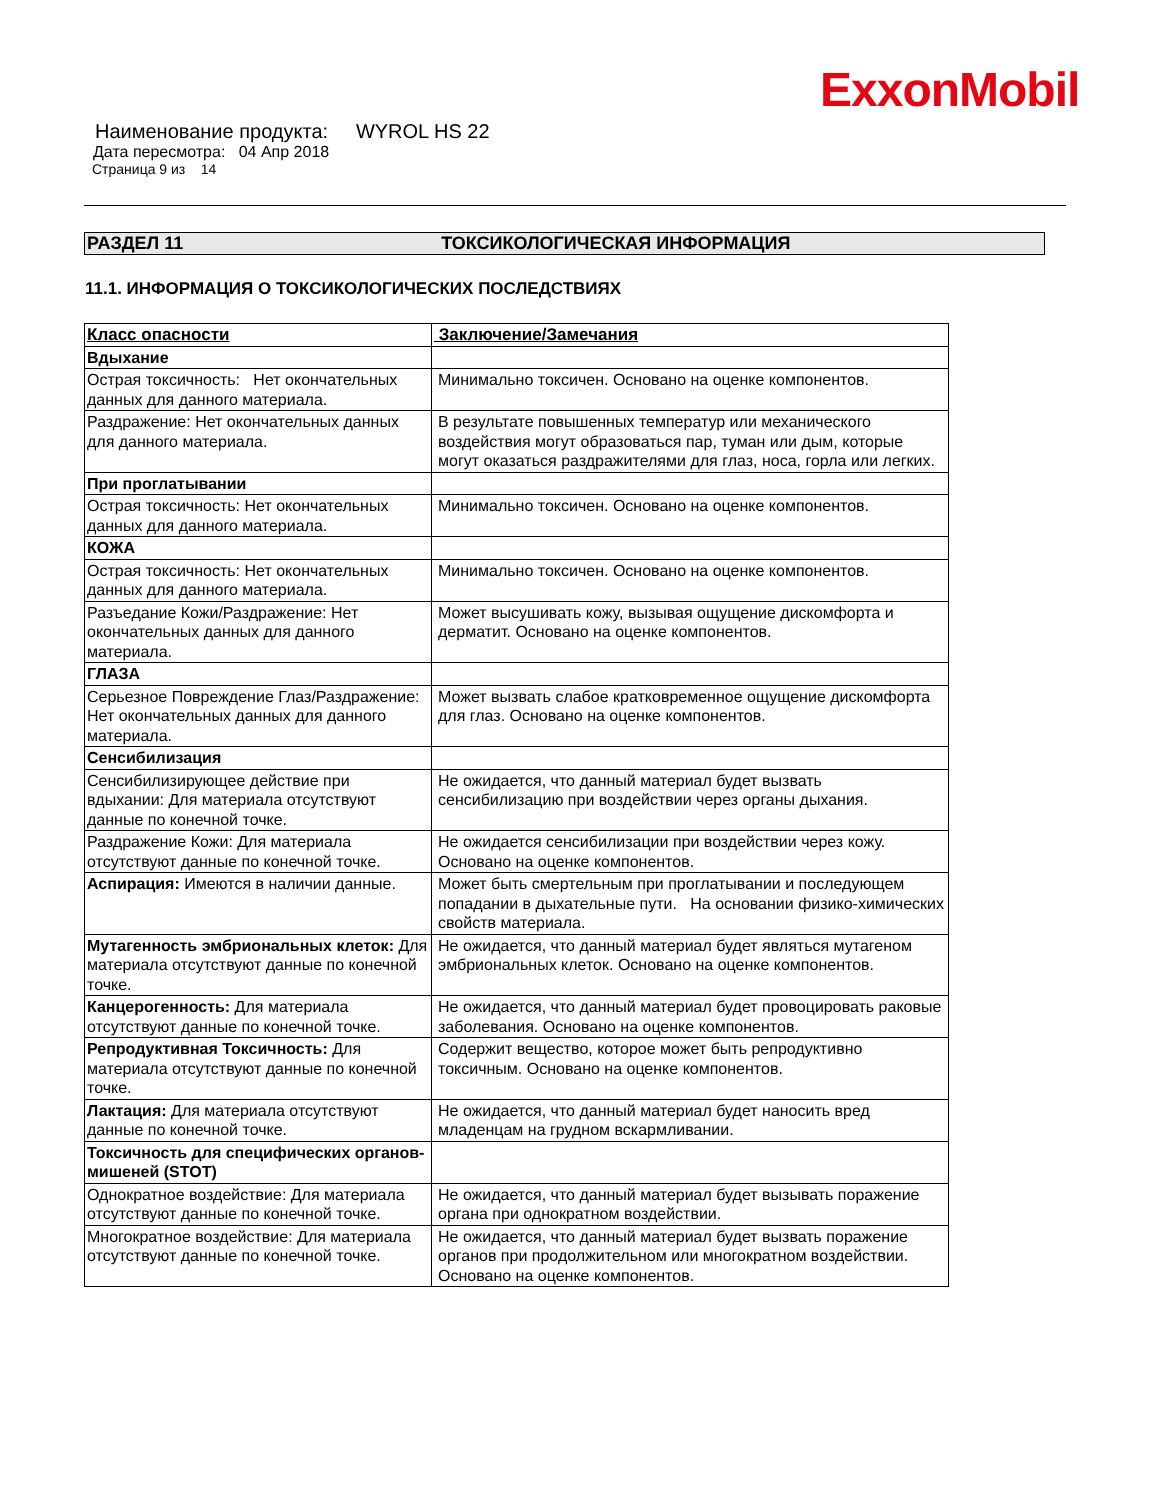ExxonMobil
Наименование продукта: WYROL HS 22
Дата пересмотра: 04 Апр 2018
Страница 9 из 14
РАЗДЕЛ 11 ТОКСИКОЛОГИЧЕСКАЯ ИНФОРМАЦИЯ
11.1. ИНФОРМАЦИЯ О ТОКСИКОЛОГИЧЕСКИХ ПОСЛЕДСТВИЯХ
| Класс опасности | Заключение/Замечания |
| --- | --- |
| Вдыхание | |
| Острая токсичность: Нет окончательных данных для данного материала. | Минимально токсичен. Основано на оценке компонентов. |
| Раздражение: Нет окончательных данных для данного материала. | В результате повышенных температур или механического воздействия могут образоваться пар, туман или дым, которые могут оказаться раздражителями для глаз, носа, горла или легких. |
| При проглатывании | |
| Острая токсичность: Нет окончательных данных для данного материала. | Минимально токсичен. Основано на оценке компонентов. |
| КОЖА | |
| Острая токсичность: Нет окончательных данных для данного материала. | Минимально токсичен. Основано на оценке компонентов. |
| Разъедание Кожи/Раздражение: Нет окончательных данных для данного материала. | Может высушивать кожу, вызывая ощущение дискомфорта и дерматит. Основано на оценке компонентов. |
| ГЛАЗА | |
| Серьезное Повреждение Глаз/Раздражение: Нет окончательных данных для данного материала. | Может вызвать слабое кратковременное ощущение дискомфорта для глаз. Основано на оценке компонентов. |
| Сенсибилизация | |
| Сенсибилизирующее действие при вдыхании: Для материала отсутствуют данные по конечной точке. | Не ожидается, что данный материал будет вызвать сенсибилизацию при воздействии через органы дыхания. |
| Раздражение Кожи: Для материала отсутствуют данные по конечной точке. | Не ожидается сенсибилизации при воздействии через кожу. Основано на оценке компонентов. |
| Аспирация: Имеются в наличии данные. | Может быть смертельным при проглатывании и последующем попадании в дыхательные пути. На основании физико-химических свойств материала. |
| Мутагенность эмбриональных клеток: Для материала отсутствуют данные по конечной точке. | Не ожидается, что данный материал будет являться мутагеном эмбриональных клеток. Основано на оценке компонентов. |
| Канцерогенность: Для материала отсутствуют данные по конечной точке. | Не ожидается, что данный материал будет провоцировать раковые заболевания. Основано на оценке компонентов. |
| Репродуктивная Токсичность: Для материала отсутствуют данные по конечной точке. | Содержит вещество, которое может быть репродуктивно токсичным. Основано на оценке компонентов. |
| Лактация: Для материала отсутствуют данные по конечной точке. | Не ожидается, что данный материал будет наносить вред младенцам на грудном вскармливании. |
| Токсичность для специфических органов-мишеней (STOT) | |
| Однократное воздействие: Для материала отсутствуют данные по конечной точке. | Не ожидается, что данный материал будет вызывать поражение органа при однократном воздействии. |
| Многократное воздействие: Для материала отсутствуют данные по конечной точке. | Не ожидается, что данный материал будет вызвать поражение органов при продолжительном или многократном воздействии. Основано на оценке компонентов. |